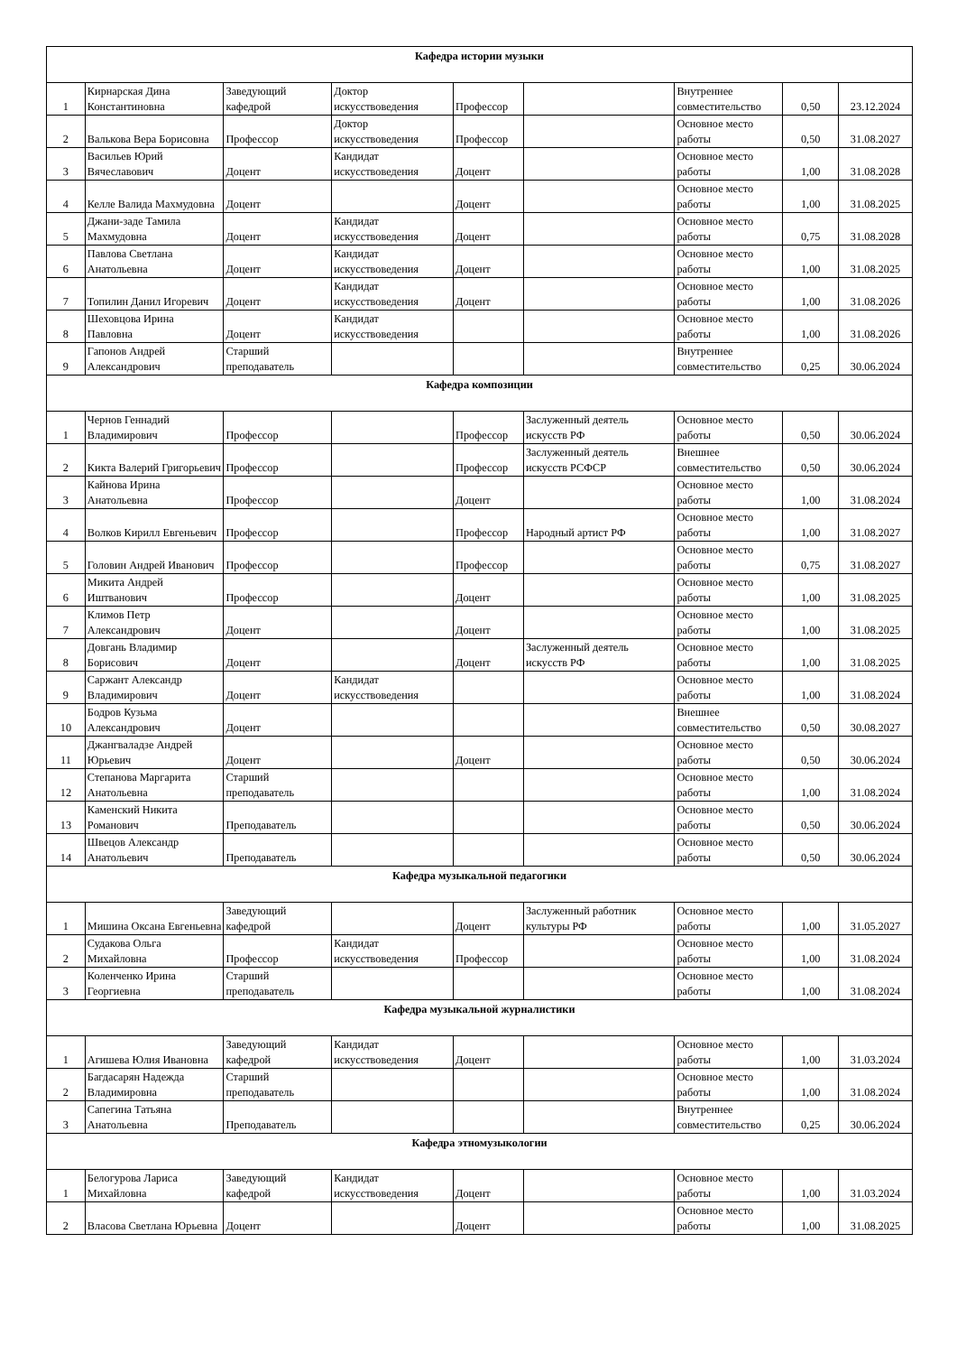| Кафедра истории музыки | | | | | | | | |
| --- | --- | --- | --- | --- | --- | --- | --- | --- |
| 1 | Кирнарская Дина Константиновна | Заведующий кафедрой | Доктор искусствоведения | Профессор | | Внутреннее совместительство | 0,50 | 23.12.2024 |
| 2 | Валькова Вера Борисовна | Профессор | Доктор искусствоведения | Профессор | | Основное место работы | 0,50 | 31.08.2027 |
| 3 | Васильев Юрий Вячеславович | Доцент | Кандидат искусствоведения | Доцент | | Основное место работы | 1,00 | 31.08.2028 |
| 4 | Келле Валида Махмудовна | Доцент | | Доцент | | Основное место работы | 1,00 | 31.08.2025 |
| 5 | Джани-заде Тамила Махмудовна | Доцент | Кандидат искусствоведения | Доцент | | Основное место работы | 0,75 | 31.08.2028 |
| 6 | Павлова Светлана Анатольевна | Доцент | Кандидат искусствоведения | Доцент | | Основное место работы | 1,00 | 31.08.2025 |
| 7 | Топилин Данил Игоревич | Доцент | Кандидат искусствоведения | Доцент | | Основное место работы | 1,00 | 31.08.2026 |
| 8 | Шеховцова Ирина Павловна | Доцент | Кандидат искусствоведения | | | Основное место работы | 1,00 | 31.08.2026 |
| 9 | Гапонов Андрей Александрович | Старший преподаватель | | | | Внутреннее совместительство | 0,25 | 30.06.2024 |
| Кафедра композиции | | | | | | | | |
| 1 | Чернов Геннадий Владимирович | Профессор | | Профессор | Заслуженный деятель искусств РФ | Основное место работы | 0,50 | 30.06.2024 |
| 2 | Кикта Валерий Григорьевич | Профессор | | Профессор | Заслуженный деятель искусств РСФСР | Внешнее совместительство | 0,50 | 30.06.2024 |
| 3 | Кайнова Ирина Анатольевна | Профессор | | Доцент | | Основное место работы | 1,00 | 31.08.2024 |
| 4 | Волков Кирилл Евгеньевич | Профессор | | Профессор | Народный артист РФ | Основное место работы | 1,00 | 31.08.2027 |
| 5 | Головин Андрей Иванович | Профессор | | Профессор | | Основное место работы | 0,75 | 31.08.2027 |
| 6 | Микита Андрей Иштванович | Профессор | | Доцент | | Основное место работы | 1,00 | 31.08.2025 |
| 7 | Климов Петр Александрович | Доцент | | Доцент | | Основное место работы | 1,00 | 31.08.2025 |
| 8 | Довгань Владимир Борисович | Доцент | | Доцент | Заслуженный деятель искусств РФ | Основное место работы | 1,00 | 31.08.2025 |
| 9 | Саржант Александр Владимирович | Доцент | Кандидат искусствоведения | | | Основное место работы | 1,00 | 31.08.2024 |
| 10 | Бодров Кузьма Александрович | Доцент | | | | Внешнее совместительство | 0,50 | 30.08.2027 |
| 11 | Джангвaладзе Андрей Юрьевич | Доцент | | Доцент | | Основное место работы | 0,50 | 30.06.2024 |
| 12 | Степанова Маргарита Анатольевна | Старший преподаватель | | | | Основное место работы | 1,00 | 31.08.2024 |
| 13 | Каменский Никита Романович | Преподаватель | | | | Основное место работы | 0,50 | 30.06.2024 |
| 14 | Швецов Александр Анатольевич | Преподаватель | | | | Основное место работы | 0,50 | 30.06.2024 |
| Кафедра музыкальной педагогики | | | | | | | | |
| 1 | Мишина Оксана Евгеньевна | Заведующий кафедрой | | Доцент | Заслуженный работник культуры РФ | Основное место работы | 1,00 | 31.05.2027 |
| 2 | Судакова Ольга Михайловна | Профессор | Кандидат искусствоведения | Профессор | | Основное место работы | 1,00 | 31.08.2024 |
| 3 | Коленченко Ирина Георгиевна | Старший преподаватель | | | | Основное место работы | 1,00 | 31.08.2024 |
| Кафедра музыкальной журналистики | | | | | | | | |
| 1 | Агишева Юлия Ивановна | Заведующий кафедрой | Кандидат искусствоведения | Доцент | | Основное место работы | 1,00 | 31.03.2024 |
| 2 | Багдасарян Надежда Владимировна | Старший преподаватель | | | | Основное место работы | 1,00 | 31.08.2024 |
| 3 | Сапегина Татьяна Анатольевна | Преподаватель | | | | Внутреннее совместительство | 0,25 | 30.06.2024 |
| Кафедра этномузыкологии | | | | | | | | |
| 1 | Белогурова Лариса Михайловна | Заведующий кафедрой | Кандидат искусствоведения | Доцент | | Основное место работы | 1,00 | 31.03.2024 |
| 2 | Власова Светлана Юрьевна | Доцент | | Доцент | | Основное место работы | 1,00 | 31.08.2025 |